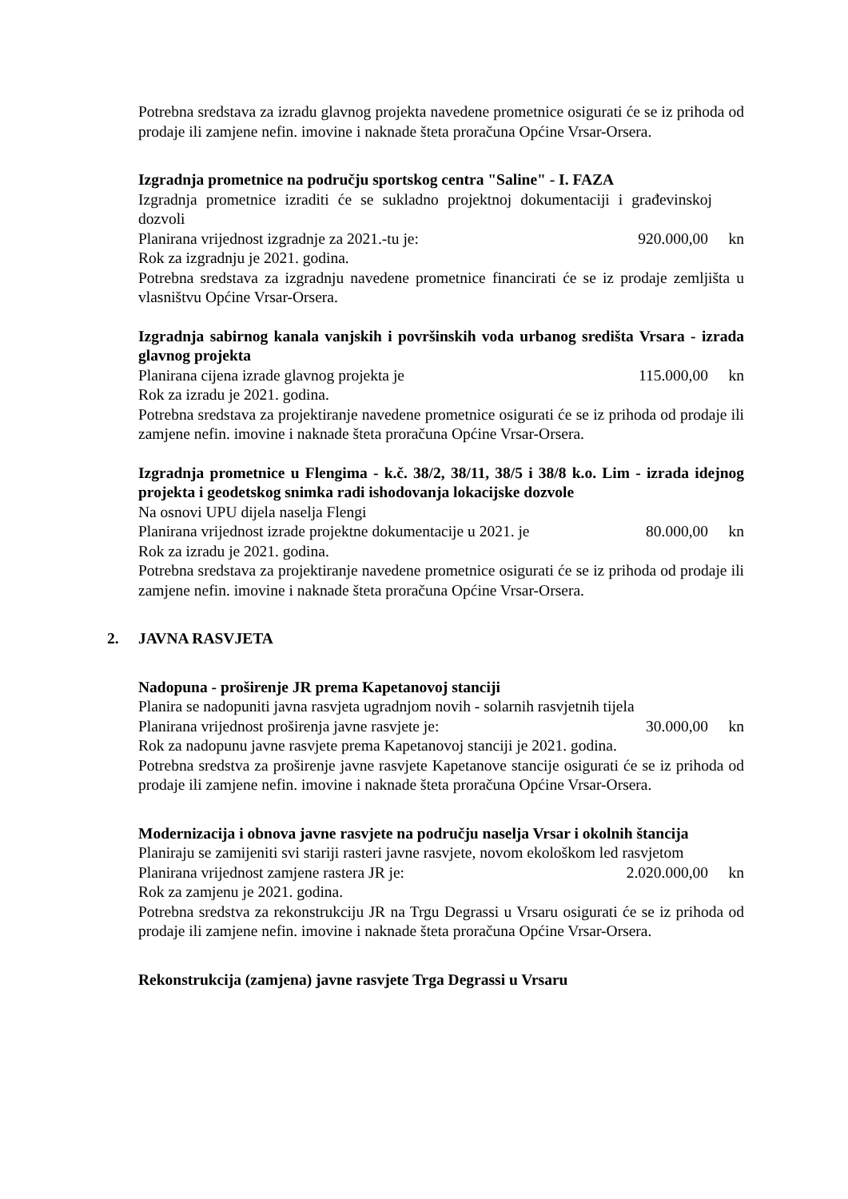Potrebna sredstava za izradu glavnog projekta navedene prometnice osigurati će se iz prihoda od prodaje ili zamjene nefin. imovine i naknade šteta proračuna Općine Vrsar-Orsera.
Izgradnja prometnice na području sportskog centra "Saline" - I. FAZA
Izgradnja prometnice izraditi će se sukladno projektnoj dokumentaciji i građevinskoj dozvoli
Planirana vrijednost izgradnje za 2021.-tu je: 920.000,00 kn
Rok za izgradnju je 2021. godina.
Potrebna sredstava za izgradnju navedene prometnice financirati će se iz prodaje zemljišta u vlasništvu Općine Vrsar-Orsera.
Izgradnja sabirnog kanala vanjskih i površinskih voda urbanog središta Vrsara - izrada glavnog projekta
Planirana cijena izrade glavnog projekta je 115.000,00 kn
Rok za izradu je 2021. godina.
Potrebna sredstava za projektiranje navedene prometnice osigurati će se iz prihoda od prodaje ili zamjene nefin. imovine i naknade šteta proračuna Općine Vrsar-Orsera.
Izgradnja prometnice u Flengima - k.č. 38/2, 38/11, 38/5 i 38/8 k.o. Lim - izrada idejnog projekta i geodetskog snimka radi ishodovanja lokacijske dozvole
Na osnovi UPU dijela naselja Flengi
Planirana vrijednost izrade projektne dokumentacije u 2021. je 80.000,00 kn
Rok za izradu je 2021. godina.
Potrebna sredstava za projektiranje navedene prometnice osigurati će se iz prihoda od prodaje ili zamjene nefin. imovine i naknade šteta proračuna Općine Vrsar-Orsera.
2. JAVNA RASVJETA
Nadopuna - proširenje JR prema Kapetanovoj stanciji
Planira se nadopuniti javna rasvjeta ugradnjom novih - solarnih rasvjetnih tijela
Planirana vrijednost proširenja javne rasvjete je: 30.000,00 kn
Rok za nadopunu javne rasvjete prema Kapetanovoj stanciji je 2021. godina.
Potrebna sredstva za proširenje javne rasvjete Kapetanove stancije osigurati će se iz prihoda od prodaje ili zamjene nefin. imovine i naknade šteta proračuna Općine Vrsar-Orsera.
Modernizacija i obnova javne rasvjete na području naselja Vrsar i okolnih štancija
Planiraju se zamijeniti svi stariji rasteri javne rasvjete, novom ekološkom led rasvjetom
Planirana vrijednost zamjene rastera JR je: 2.020.000,00 kn
Rok za zamjenu je 2021. godina.
Potrebna sredstva za rekonstrukciju JR na Trgu Degrassi u Vrsaru osigurati će se iz prihoda od prodaje ili zamjene nefin. imovine i naknade šteta proračuna Općine Vrsar-Orsera.
Rekonstrukcija (zamjena) javne rasvjete Trga Degrassi u Vrsaru